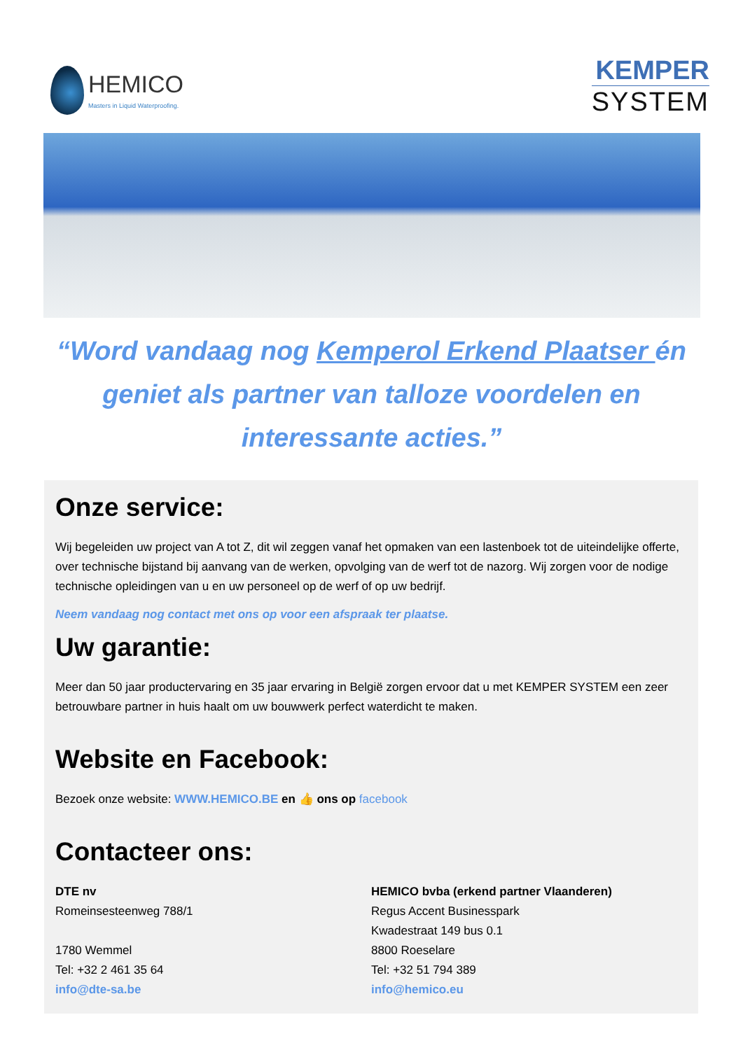HEMICO
Masters in Liquid Waterproofing.
KEMPER
SYSTEM
“Word vandaag nog Kemperol Erkend Plaatser én geniet als partner van talloze voordelen en interessante acties.”
Onze service:
Wij begeleiden uw project van A tot Z, dit wil zeggen vanaf het opmaken van een lastenboek tot de uiteindelijke offerte, over technische bijstand bij aanvang van de werken, opvolging van de werf tot de nazorg. Wij zorgen voor de nodige technische opleidingen van u en uw personeel op de werf of op uw bedrijf.
Neem vandaag nog contact met ons op voor een afspraak ter plaatse.
Uw garantie:
Meer dan 50 jaar productervaring en 35 jaar ervaring in België zorgen ervoor dat u met KEMPER SYSTEM een zeer betrouwbare partner in huis haalt om uw bouwwerk perfect waterdicht te maken.
Website en Facebook:
Bezoek onze website: WWW.HEMICO.BE en 👍 ons op facebook
Contacteer ons:
DTE nv
Romeinsesteenweg 788/1
1780 Wemmel
Tel: +32 2 461 35 64
info@dte-sa.be
HEMICO bvba (erkend partner Vlaanderen)
Regus Accent Businesspark
Kwadestraat 149 bus 0.1
8800 Roeselare
Tel: +32 51 794 389
info@hemico.eu